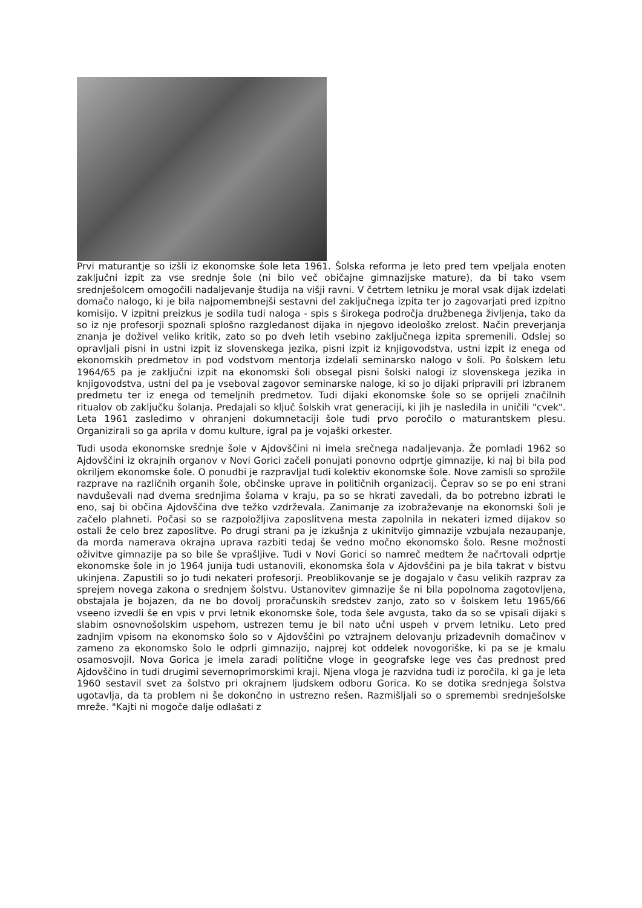Prvi maturantje so izšli iz ekonomske šole leta 1961. Šolska reforma je leto pred tem vpeljala enoten zaključni izpit za vse srednje šole (ni bilo več običajne gimnazijske mature), da bi tako vsem srednješolcem omogočili nadaljevanje študija na višji ravni. V četrtem letniku je moral vsak dijak izdelati domačo nalogo, ki je bila najpomembnejši sestavni del zaključnega izpita ter jo zagovarjati pred izpitno komisijo. V izpitni preizkus je sodila tudi naloga - spis s širokega področja družbenega življenja, tako da so iz nje profesorji spoznali splošno razgledanost dijaka in njegovo ideološko zrelost. Način preverjanja znanja je doživel veliko kritik, zato so po dveh letih vsebino zaključnega izpita spremenili. Odslej so opravljali pisni in ustni izpit iz slovenskega jezika, pisni izpit iz knjigovodstva, ustni izpit iz enega od ekonomskih predmetov in pod vodstvom mentorja izdelali seminarsko nalogo v šoli. Po šolskem letu 1964/65 pa je zaključni izpit na ekonomski šoli obsegal pisni šolski nalogi iz slovenskega jezika in knjigovodstva, ustni del pa je vseboval zagovor seminarske naloge, ki so jo dijaki pripravili pri izbranem predmetu ter iz enega od temeljnih predmetov. Tudi dijaki ekonomske šole so se oprijeli značilnih ritualov ob zaključku šolanja. Predajali so ključ šolskih vrat generaciji, ki jih je nasledila in uničili "cvek". Leta 1961 zasledimo v ohranjeni dokumnetaciji šole tudi prvo poročilo o maturantskem plesu. Organizirali so ga aprila v domu kulture, igral pa je vojaški orkester.
Tudi usoda ekonomske srednje šole v Ajdovščini ni imela srečnega nadaljevanja. Že pomladi 1962 so Ajdovščini iz okrajnih organov v Novi Gorici začeli ponujati ponovno odprtje gimnazije, ki naj bi bila pod okriljem ekonomske šole. O ponudbi je razpravljal tudi kolektiv ekonomske šole. Nove zamisli so sprožile razprave na različnih organih šole, občinske uprave in političnih organizacij. Čeprav so se po eni strani navduševali nad dvema srednjima šolama v kraju, pa so se hkrati zavedali, da bo potrebno izbrati le eno, saj bi občina Ajdovščina dve težko vzdrževala. Zanimanje za izobraževanje na ekonomski šoli je začelo plahneti. Počasi so se razpoložljiva zaposlitvena mesta zapolnila in nekateri izmed dijakov so ostali že celo brez zaposlitve. Po drugi strani pa je izkušnja z ukinitvijo gimnazije vzbujala nezaupanje, da morda namerava okrajna uprava razbiti tedaj še vedno močno ekonomsko šolo. Resne možnosti oživitve gimnazije pa so bile še vprašljive. Tudi v Novi Gorici so namreč medtem že načrtovali odprtje ekonomske šole in jo 1964 junija tudi ustanovili, ekonomska šola v Ajdovščini pa je bila takrat v bistvu ukinjena. Zapustili so jo tudi nekateri profesorji. Preoblikovanje se je dogajalo v času velikih razprav za sprejem novega zakona o srednjem šolstvu. Ustanovitev gimnazije še ni bila popolnoma zagotovljena, obstajala je bojazen, da ne bo dovolj proračunskih sredstev zanjo, zato so v šolskem letu 1965/66 vseeno izvedli še en vpis v prvi letnik ekonomske šole, toda šele avgusta, tako da so se vpisali dijaki s slabim osnovnošolskim uspehom, ustrezen temu je bil nato učni uspeh v prvem letniku. Leto pred zadnjim vpisom na ekonomsko šolo so v Ajdovščini po vztrajnem delovanju prizadevnih domačinov v zameno za ekonomsko šolo le odprli gimnazijo, najprej kot oddelek novogoriške, ki pa se je kmalu osamosvojil. Nova Gorica je imela zaradi politične vloge in geografske lege ves čas prednost pred Ajdovščino in tudi drugimi severnoprimorskimi kraji. Njena vloga je razvidna tudi iz poročila, ki ga je leta 1960 sestavil svet za šolstvo pri okrajnem ljudskem odboru Gorica. Ko se dotika srednjega šolstva ugotavlja, da ta problem ni še dokončno in ustrezno rešen. Razmišljali so o spremembi srednješolske mreže. "Kajti ni mogoče dalje odlašati z